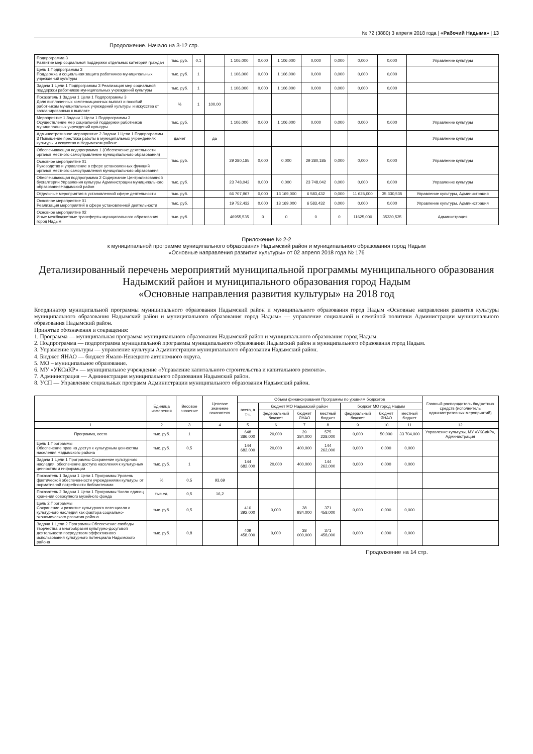№ 72 (3880) 3 апреля 2018 года | «Рабочий Надыма» | 13
Продолжение. Начало на 3-12 стр.
| Подпрограмма 3 Развитие мер социальной поддержки отдельных категорий граждан | тыс. руб. | 0,1 | | 1 106,000 | 0,000 | 1 106,000 | 0,000 | 0,000 | 0,000 | 0,000 | Управление культуры |
| Цель 1 Подпрограммы 3 Поддержка и социальная защита работников муниципальных учреждений культуры | тыс. руб. | 1 | | 1 106,000 | 0,000 | 1 106,000 | 0,000 | 0,000 | 0,000 | 0,000 | |
| Задача 1 Цели 1 Подпрограммы 3 Реализация мер социальной поддержки работников муниципальных учреждений культуры | тыс. руб. | 1 | | 1 106,000 | 0,000 | 1 106,000 | 0,000 | 0,000 | 0,000 | 0,000 | |
| Показатель 1 Задачи 1 Цели 1 Подпрограммы 3 Доля выплаченных компенсационных выплат и пособий работникам муниципальных учреждений культуры и искусства от запланированных к выплате | % | 1 | 100,00 | | | | | | | | |
| Мероприятие 1 Задачи 1 Цели 1 Подпрограммы 3 Осуществление мер социальной поддержки работников муниципальных учреждений культуры | тыс. руб. | | | 1 106,000 | 0,000 | 1 106,000 | 0,000 | 0,000 | 0,000 | 0,000 | Управление культуры |
| Административное мероприятие 2 Задачи 1 Цели 1 Подпрограммы 3 Повышение престижа работы в муниципальных учреждениях культуры и искусства в Надымском районе | да/нет | | да | | | | | | | | Управление культуры |
| Обеспечивающая подпрограмма 1 (Обеспечение деятельности органов местного самоуправление муниципального образования) | тыс. руб. | | | 29 280,185 | 0,000 | 0,000 | 29 280,185 | 0,000 | 0,000 | 0,000 | Управление культуры |
| Основное мероприятие 01 Руководство и управление в сфере установленных функций органов местного самоуправления муниципального образования | | | | | | | | | | | |
| Обеспечивающая подпрограмма 2 Содержание Централизованной бухгалтерии Управления культуры Администрации муниципального образованияНадымский район | тыс. руб. | | | 23 748,042 | 0,000 | 0,000 | 23 748,042 | 0,000 | 0,000 | 0,000 | Управление культуры |
| Отдельные мероприятия в установленной сфере деятельности | тыс. руб. | | | 66 707,967 | 0,000 | 13 169,000 | 6 583,432 | 0,000 | 11 625,000 | 35 330,535 | Управление культуры, Администрация |
| Основное мероприятие 01 Реализация мероприятий в сфере установленной деятельности | тыс. руб. | | | 19 752,432 | 0,000 | 13 169,000 | 6 583,432 | 0,000 | 0,000 | 0,000 | Управление культуры, Администрация |
| Основное мероприятие 02 Иные межбюджетные трансферты муниципального образования город Надым | тыс. руб. | | | 46955,535 | 0 | 0 | 0 | 0 | 11625,000 | 35330,535 | Администрация |
Приложение № 2-2
к муниципальной программе муниципального образования Надымский район и муниципального образования город Надым
«Основные направления развития культуры» от 02 апреля 2018 года № 176
Детализированный перечень мероприятий муниципальной программы муниципального образования Надымский район и муниципального образования город Надым
«Основные направления развития культуры» на 2018 год
Координатор муниципальной программы муниципального образования Надымский район и муниципального образования город Надым «Основные направления развития культуры муниципального образования Надымский район и муниципального образования город Надым» — управление социальной и семейной политики Администрации муниципального образования Надымский район.
Принятые обозначения и сокращения:
1. Программа — муниципальная программа муниципального образования Надымский район и муниципального образования город Надым.
2. Подпрограмма — подпрограмма муниципальной программы муниципального образования Надымский район и муниципального образования город Надым.
3. Управление культуры — управление культуры Администрации муниципального образования Надымский район.
4. Бюджет ЯНАО — бюджет Ямало-Ненецкого автономного округа.
5. МО – муниципальное образование.
6. МУ «УКСиКР» — муниципальное учреждение «Управление капитального строительства и капитального ремонта».
7. Администрация — Администрация муниципального образования Надымский район.
8. УСП — Управление социальных программ Администрации муниципального образования Надымский район.
| | Единица измерения | Весовое значение | Целевое значение показателя | Объем финансирования Программы по уровням бюджетов | | | | | | | Главный распорядитель бюджетных средств (исполнитель административных мероприятий) |
| --- | --- | --- | --- | --- | --- | --- | --- | --- | --- | --- | --- |
| | | | | всего, в т.ч. | бюджет МО Надымский район | | | бюджет МО город Надым | | | |
| | | | | | федеральный бюджет | бюджет ЯНАО | местный бюджет | федеральный бюджет | бюджет ЯНАО | местный бюджет | |
| 1 | 2 | 3 | 4 | 5 | 6 | 7 | 8 | 9 | 10 | 11 | 12 |
| Программа, всего | тыс. руб. | 1 | | 648 386,000 | 20,000 | 39 384,000 | 575 228,000 | 0,000 | 50,000 | 33 704,000 | Управление культуры, МУ «УКСиКР», Администрация |
| Цель 1 Программы Обеспечение прав на доступ к культурным ценностям населения Надымского района | тыс. руб. | 0,5 | | 144 682,000 | 20,000 | 400,000 | 144 262,000 | 0,000 | 0,000 | 0,000 | |
| Задача 1 Цели 1 Программы Сохранение культурного наследия, обеспечение доступа населения к культурным ценностям и информации | тыс. руб. | 1 | | 144 682,000 | 20,000 | 400,000 | 144 262,000 | 0,000 | 0,000 | 0,000 | |
| Показатель 1 Задачи 1 Цели 1 Программы Уровень фактической обеспеченности учреждениями культуры от нормативной потребности библиотеками | % | 0,5 | 93,69 | | | | | | | | |
| Показатель 2 Задачи 1 Цели 1 Программы Число единиц хранения совокупного музейного фонда | тыс.ед. | 0,5 | 16,2 | | | | | | | | |
| Цель 2 Программы Сохранение и развитие культурного потенциала и культурного наследия как фактора социально-экономического развития района | тыс. руб. | 0,5 | | 410 392,000 | 0,000 | 38 934,000 | 371 458,000 | 0,000 | 0,000 | 0,000 | |
| Задача 1 Цели 2 Программы Обеспечение свободы творчества и многообразия культурно-досуговой деятельности посредством эффективного использования культурного потенциала Надымского района | тыс. руб. | 0,8 | | 409 458,000 | 0,000 | 38 000,000 | 371 458,000 | 0,000 | 0,000 | 0,000 | |
Продолжение на 14 стр.